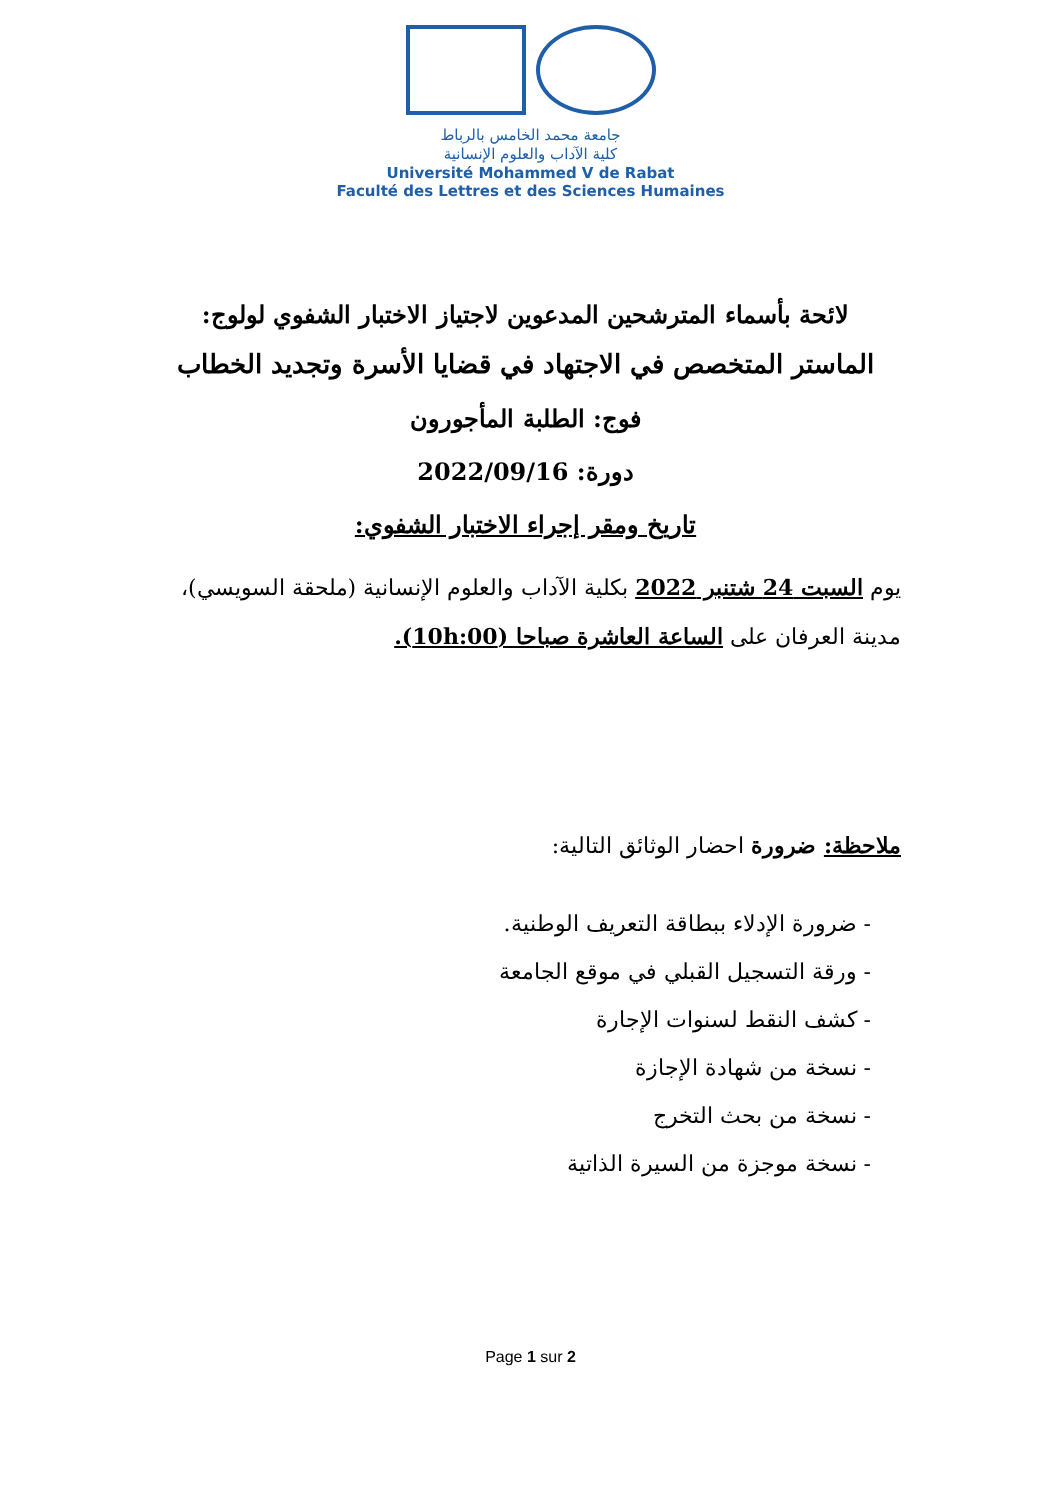جامعة محمد الخامس بالرباط
كلية الآداب والعلوم الإنسانية
Université Mohammed V de Rabat
Faculté des Lettres et des Sciences Humaines
لائحة بأسماء المترشحين المدعوين لاجتياز الاختبار الشفوي لولوج:
الماستر المتخصص في الاجتهاد في قضايا الأسرة وتجديد الخطاب
فوج: الطلبة المأجورون
دورة: 2022/09/16
تاريخ ومقر إجراء الاختبار الشفوي:
يوم السبت 24 شتنبر 2022 بكلية الآداب والعلوم الإنسانية (ملحقة السويسي)، مدينة العرفان على الساعة العاشرة صباحا (10h:00).
ملاحظة: ضرورة احضار الوثائق التالية:
- ضرورة الإدلاء ببطاقة التعريف الوطنية.
- ورقة التسجيل القبلي في موقع الجامعة
- كشف النقط لسنوات الإجارة
- نسخة من شهادة الإجازة
- نسخة من بحث التخرج
- نسخة موجزة من السيرة الذاتية
Page 1 sur 2